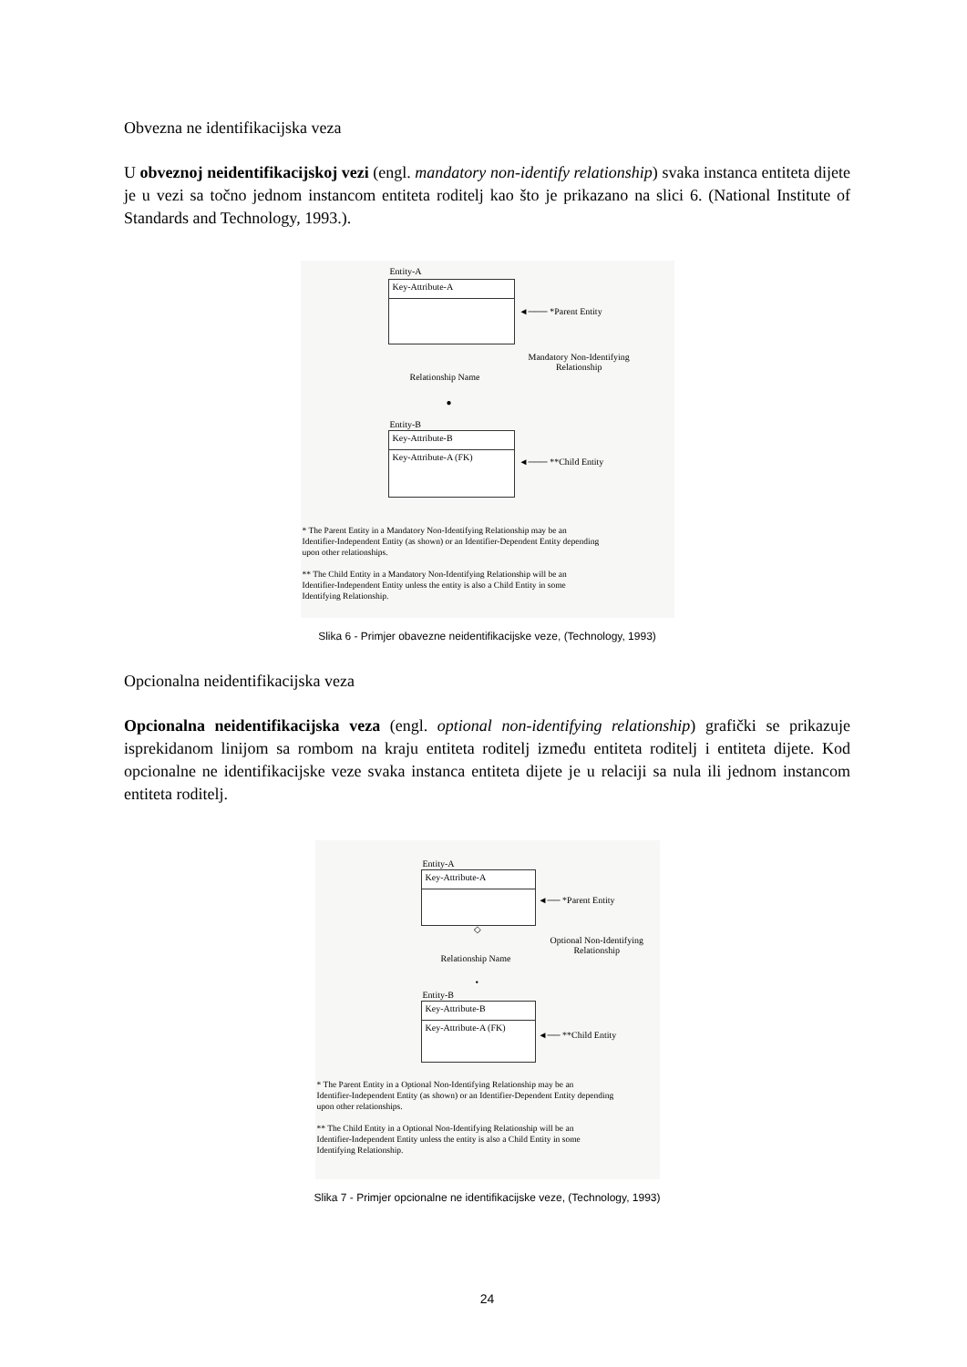Obvezna ne identifikacijska veza
U obveznoj neidentifikacijskoj vezi (engl. mandatory non-identify relationship) svaka instanca entiteta dijete je u vezi sa točno jednom instancom entiteta roditelj kao što je prikazano na slici 6. (National Institute of Standards and Technology, 1993.).
Entity-A
Key-Attribute-A
◄─── *Parent Entity
Mandatory Non-Identifying
Relationship
Relationship Name
●
Entity-B
Key-Attribute-B
Key-Attribute-A (FK)
◄─── **Child Entity
* The Parent Entity in a Mandatory Non-Identifying Relationship may be an
Identifier-Independent Entity (as shown) or an Identifier-Dependent Entity depending
upon other relationships.
** The Child Entity in a Mandatory Non-Identifying Relationship will be an
Identifier-Independent Entity unless the entity is also a Child Entity in some
Identifying Relationship.
Slika 6 - Primjer obavezne neidentifikacijske veze, (Technology, 1993)
Opcionalna neidentifikacijska veza
Opcionalna neidentifikacijska veza (engl. optional non-identifying relationship) grafički se prikazuje isprekidanom linijom sa rombom na kraju entiteta roditelj između entiteta roditelj i entiteta dijete. Kod opcionalne ne identifikacijske veze svaka instanca entiteta dijete je u relaciji sa nula ili jednom instancom entiteta roditelj.
Entity-A
Key-Attribute-A
◄── *Parent Entity
◇
Optional Non-Identifying
Relationship
Relationship Name
•
Entity-B
Key-Attribute-B
Key-Attribute-A (FK)
◄── **Child Entity
* The Parent Entity in a Optional Non-Identifying Relationship may be an
Identifier-Independent Entity (as shown) or an Identifier-Dependent Entity depending
upon other relationships.
** The Child Entity in a Optional Non-Identifying Relationship will be an
Identifier-Independent Entity unless the entity is also a Child Entity in some
Identifying Relationship.
Slika 7 - Primjer opcionalne ne identifikacijske veze, (Technology, 1993)
24